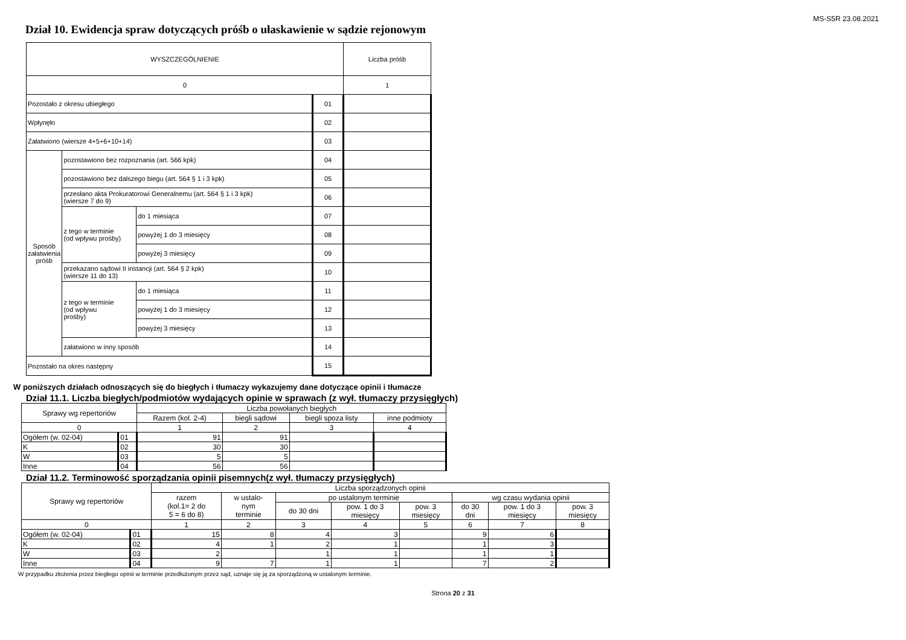MS-S5R 23.08.2021
Dział 10. Ewidencja spraw dotyczących próśb o ułaskawienie w sądzie rejonowym
| WYSZCZEGÓLNIENIE | | | | Liczba próśb |
| --- | --- | --- | --- | --- |
| 0 | | | | 1 |
| Pozostało z okresu ubiegłego | | | 01 | |
| Wpłynęło | | | 02 | |
| Załatwiono (wiersze 4+5+6+10+14) | | | 03 | |
| Sposób załatwienia próśb | pozostawiono bez rozpoznania (art. 566 kpk) | | 04 | |
| | pozostawiono bez dalszego biegu (art. 564 § 1 i 3 kpk) | | 05 | |
| | przesłano akta Prokuratorowi Generalnemu (art. 564 § 1 i 3 kpk) (wiersze 7 do 9) | | 06 | |
| | z tego w terminie (od wpływu prośby) | do 1 miesiąca | 07 | |
| | | powyżej 1 do 3 miesięcy | 08 | |
| | | powyżej 3 miesięcy | 09 | |
| | przekazano sądowi II instancji (art. 564 § 2 kpk) (wiersze 11 do 13) | | 10 | |
| | z tego w terminie (od wpływu prośby) | do 1 miesiąca | 11 | |
| | | powyżej 1 do 3 miesięcy | 12 | |
| | | powyżej 3 miesięcy | 13 | |
| | załatwiono w inny sposób | | 14 | |
| Pozostało na okres następny | | | 15 | |
W poniższych działach odnoszących się do biegłych i tłumaczy wykazujemy dane dotyczące opinii i tłumacze
Dział 11.1. Liczba biegłych/podmiotów wydających opinie w sprawach (z wył. tłumaczy przysięgłych)
| Sprawy wg repertoriów | | Liczba powołanych biegłych | | | |
| --- | --- | --- | --- | --- | --- |
| | | Razem (kol. 2-4) | biegli sądowi | biegli spoza listy | inne podmioty |
| 0 | | 1 | 2 | 3 | 4 |
| Ogółem (w. 02-04) | 01 | 91 | 91 | | |
| K | 02 | 30 | 30 | | |
| W | 03 | 5 | 5 | | |
| Inne | 04 | 56 | 56 | | |
Dział 11.2. Terminowość sporządzania opinii pisemnych(z wył. tłumaczy przysięgłych)
| Sprawy wg repertoriów | | Liczba sporządzonych opinii | | | | | | | |
| --- | --- | --- | --- | --- | --- | --- | --- | --- | --- |
| | | razem (kol.1= 2 do 5 = 6 do 8) | w ustalo- nym terminie | po ustalonym terminie | | | wg czasu wydania opinii | | |
| | | | | do 30 dni | pow. 1 do 3 miesięcy | pow. 3 miesięcy | do 30 dni | pow. 1 do 3 miesięcy | pow. 3 miesięcy |
| 0 | | 1 | 2 | 3 | 4 | 5 | 6 | 7 | 8 |
| Ogółem (w. 02-04) | 01 | 15 | 8 | 4 | 3 | | 9 | 6 | |
| K | 02 | 4 | 1 | 2 | 1 | | 1 | 3 | |
| W | 03 | 2 | | 1 | 1 | | 1 | 1 | |
| Inne | 04 | 9 | 7 | 1 | 1 | | 7 | 2 | |
W przypadku złożenia przez biegłego opinii w terminie przedłużonym przez sąd, uznaje się ją za sporządzoną w ustalonym terminie.
Strona 20 z 31